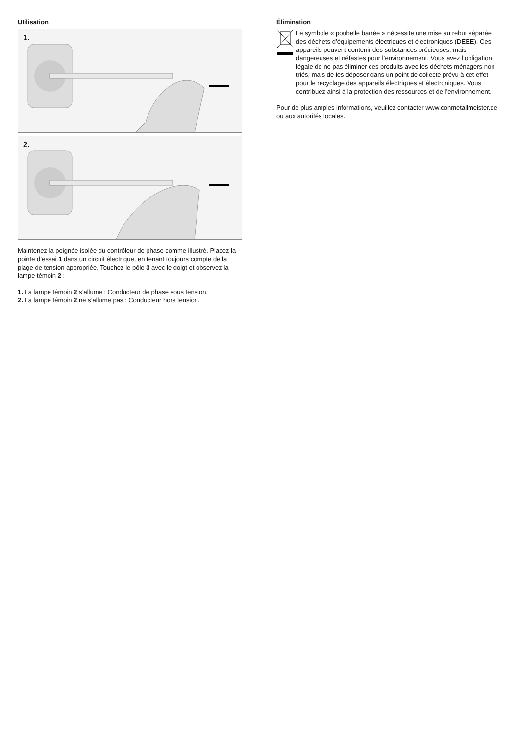Utilisation
1.
2.
Maintenez la poignée isolée du contrôleur de phase comme illustré. Placez la pointe d’essai 1 dans un circuit électrique, en tenant toujours compte de la plage de tension appropriée. Touchez le pôle 3 avec le doigt et observez la lampe témoin 2 :
1. La lampe témoin 2 s’allume : Conducteur de phase sous tension.
2. La lampe témoin 2 ne s’allume pas : Conducteur hors tension.
Élimination
Le symbole « poubelle barrée » nécessite une mise au rebut séparée des déchets d’équipements électriques et électroniques (DEEE). Ces appareils peuvent contenir des substances précieuses, mais dangereuses et néfastes pour l’environnement. Vous avez l’obligation légale de ne pas éliminer ces produits avec les déchets ménagers non triés, mais de les déposer dans un point de collecte prévu à cet effet pour le recyclage des appareils électriques et électroniques. Vous contribuez ainsi à la protection des ressources et de l’environnement.
Pour de plus amples informations, veuillez contacter www.conmetallmeister.de ou aux autorités locales.